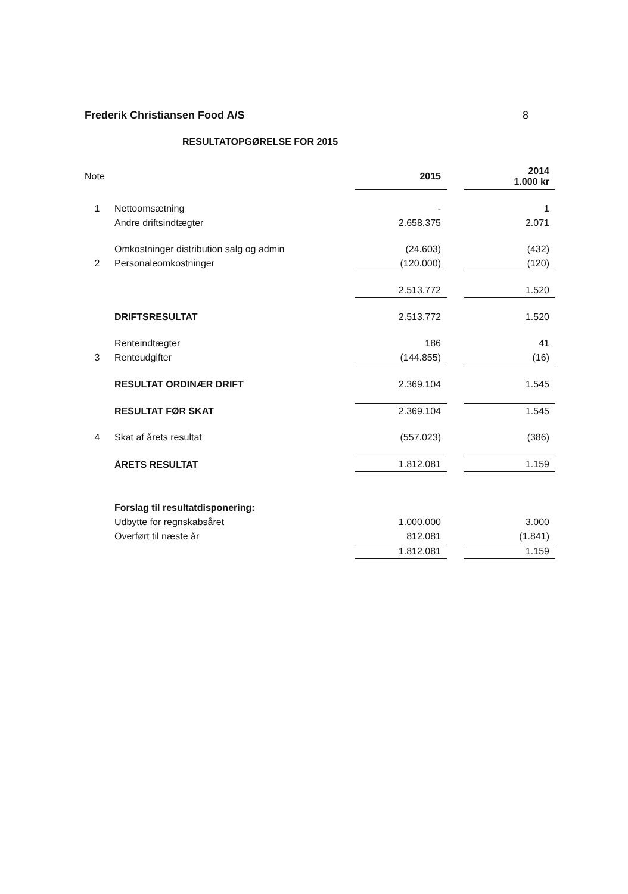Frederik Christiansen Food A/S 8
RESULTATOPGØRELSE FOR 2015
| Note | | 2015 | | 2014 1.000 kr |
| 1 | Nettoomsætning | - | | 1 |
| | Andre driftsindtægter | 2.658.375 | | 2.071 |
| | Omkostninger distribution salg og admin | (24.603) | | (432) |
| 2 | Personaleomkostninger | (120.000) | | (120) |
| | | 2.513.772 | | 1.520 |
| | DRIFTSRESULTAT | 2.513.772 | | 1.520 |
| | Renteindtægter | 186 | | 41 |
| 3 | Renteudgifter | (144.855) | | (16) |
| | RESULTAT ORDINÆR DRIFT | 2.369.104 | | 1.545 |
| | RESULTAT FØR SKAT | 2.369.104 | | 1.545 |
| 4 | Skat af årets resultat | (557.023) | | (386) |
| | ÅRETS RESULTAT | 1.812.081 | | 1.159 |
| | Forslag til resultatdisponering: | | | |
| | Udbytte for regnskabsåret | 1.000.000 | | 3.000 |
| | Overført til næste år | 812.081 | | (1.841) |
| | | 1.812.081 | | 1.159 |